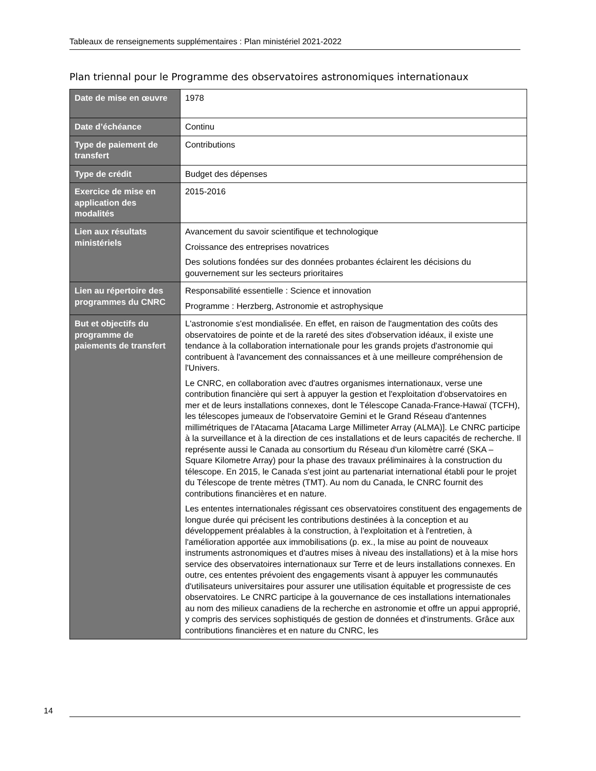Tableaux de renseignements supplémentaires : Plan ministériel 2021-2022
Plan triennal pour le Programme des observatoires astronomiques internationaux
| Date de mise en œuvre | 1978 |
| Date d’échéance | Continu |
| Type de paiement de transfert | Contributions |
| Type de crédit | Budget des dépenses |
| Exercice de mise en application des modalités | 2015-2016 |
| Lien aux résultats ministériels | Avancement du savoir scientifique et technologique Croissance des entreprises novatrices Des solutions fondées sur des données probantes éclairent les décisions du gouvernement sur les secteurs prioritaires |
| Lien au répertoire des programmes du CNRC | Responsabilité essentielle : Science et innovation Programme : Herzberg, Astronomie et astrophysique |
| But et objectifs du programme de paiements de transfert | L'astronomie s'est mondialisée. En effet, en raison de l'augmentation des coûts des observatoires de pointe et de la rareté des sites d'observation idéaux, il existe une tendance à la collaboration internationale pour les grands projets d'astronomie qui contribuent à l'avancement des connaissances et à une meilleure compréhension de l'Univers. Le CNRC, en collaboration avec d'autres organismes internationaux, verse une contribution financière qui sert à appuyer la gestion et l'exploitation d'observatoires en mer et de leurs installations connexes, dont le Télescope Canada-France-Hawaï (TCFH), les télescopes jumeaux de l'observatoire Gemini et le Grand Réseau d'antennes millimétriques de l'Atacama [Atacama Large Millimeter Array (ALMA)]. Le CNRC participe à la surveillance et à la direction de ces installations et de leurs capacités de recherche. Il représente aussi le Canada au consortium du Réseau d'un kilomètre carré (SKA – Square Kilometre Array) pour la phase des travaux préliminaires à la construction du télescope. En 2015, le Canada s'est joint au partenariat international établi pour le projet du Télescope de trente mètres (TMT). Au nom du Canada, le CNRC fournit des contributions financières et en nature. Les ententes internationales régissant ces observatoires constituent des engagements de longue durée qui précisent les contributions destinées à la conception et au développement préalables à la construction, à l'exploitation et à l'entretien, à l'amélioration apportée aux immobilisations (p. ex., la mise au point de nouveaux instruments astronomiques et d'autres mises à niveau des installations) et à la mise hors service des observatoires internationaux sur Terre et de leurs installations connexes. En outre, ces ententes prévoient des engagements visant à appuyer les communautés d'utilisateurs universitaires pour assurer une utilisation équitable et progressiste de ces observatoires. Le CNRC participe à la gouvernance de ces installations internationales au nom des milieux canadiens de la recherche en astronomie et offre un appui approprié, y compris des services sophistiqués de gestion de données et d'instruments. Grâce aux contributions financières et en nature du CNRC, les |
14